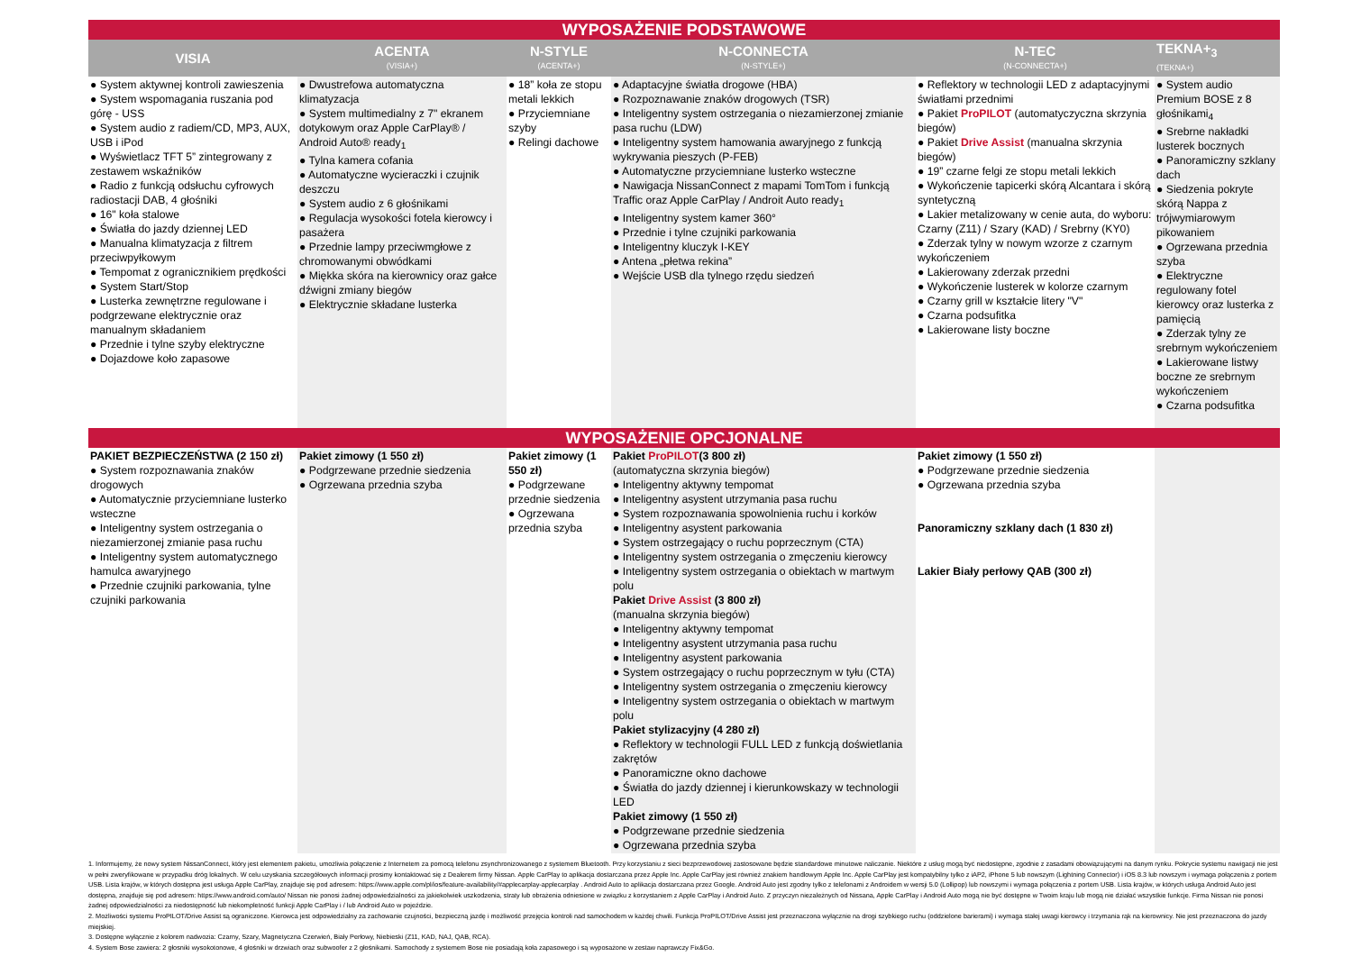| WYPOSAŻENIE PODSTAWOWE | | | | | |
| VISIA | ACENTA (VISIA+) | N-STYLE (ACENTA+) | N-CONNECTA (N-STYLE+) | N-TEC (N-CONNECTA+) | TEKNA+<sub>3</sub> (TEKNA+) |
| ● System aktywnej kontroli zawieszenia ● System wspomagania ruszania pod górę - USS ● System audio z radiem/CD, MP3, AUX, USB i iPod ● Wyświetlacz TFT 5” zintegrowany z zestawem wskaźników ● Radio z funkcją odsłuchu cyfrowych radiostacji DAB, 4 głośniki ● 16" koła stalowe ● Światła do jazdy dziennej LED ● Manualna klimatyzacja z filtrem przeciwpyłkowym ● Tempomat z ogranicznikiem prędkości ● System Start/Stop ● Lusterka zewnętrzne regulowane i podgrzewane elektrycznie oraz manualnym składaniem ● Przednie i tylne szyby elektryczne ● Dojazdowe koło zapasowe | ● Dwustrefowa automatyczna klimatyzacja ● System multimedialny z 7" ekranem dotykowym oraz Apple CarPlay® / Android Auto® ready<sub>1</sub> ● Tylna kamera cofania ● Automatyczne wycieraczki i czujnik deszczu ● System audio z 6 głośnikami ● Regulacja wysokości fotela kierowcy i pasażera ● Przednie lampy przeciwmgłowe z chromowanymi obwódkami ● Miękka skóra na kierownicy oraz gałce dźwigni zmiany biegów ● Elektrycznie składane lusterka | ● 18” koła ze stopu metali lekkich ● Przyciemniane szyby ● Relingi dachowe | ● Adaptacyjne światła drogowe (HBA) ● Rozpoznawanie znaków drogowych (TSR) ● Inteligentny system ostrzegania o niezamierzonej zmianie pasa ruchu (LDW) ● Inteligentny system hamowania awaryjnego z funkcją wykrywania pieszych (P-FEB) ● Automatyczne przyciemniane lusterko wsteczne ● Nawigacja NissanConnect z mapami TomTom i funkcją Traffic oraz Apple CarPlay / Androit Auto ready<sub>1</sub> ● Inteligentny system kamer 360° ● Przednie i tylne czujniki parkowania ● Inteligentny kluczyk I-KEY ● Antena „płetwa rekina” ● Wejście USB dla tylnego rzędu siedzeń | ● Reflektory w technologii LED z adaptacyjnymi światłami przednimi ● Pakiet ProPILOT (automatyczyczna skrzynia biegów) ● Pakiet Drive Assist (manualna skrzynia biegów) ● 19” czarne felgi ze stopu metali lekkich ● Wykończenie tapicerki skórą Alcantara i skórą syntetyczną ● Lakier metalizowany w cenie auta, do wyboru: Czarny (Z11) / Szary (KAD) / Srebrny (KY0) ● Zderzak tylny w nowym wzorze z czarnym wykończeniem ● Lakierowany zderzak przedni ● Wykończenie lusterek w kolorze czarnym ● Czarny grill w kształcie litery "V" ● Czarna podsufitka ● Lakierowane listy boczne | ● System audio Premium BOSE z 8 głośnikami<sub>4</sub> ● Srebrne nakładki lusterek bocznych ● Panoramiczny szklany dach ● Siedzenia pokryte skórą Nappa z trójwymiarowym pikowaniem ● Ogrzewana przednia szyba ● Elektryczne regulowany fotel kierowcy oraz lusterka z pamięcią ● Zderzak tylny ze srebrnym wykończeniem ● Lakierowane listwy boczne ze srebrnym wykończeniem ● Czarna podsufitka |
| WYPOSAŻENIE OPCJONALNE | | | | | |
| PAKIET BEZPIECZEŃSTWA (2 150 zł) ● System rozpoznawania znaków drogowych ● Automatycznie przyciemniane lusterko wsteczne ● Inteligentny system ostrzegania o niezamierzonej zmianie pasa ruchu ● Inteligentny system automatycznego hamulca awaryjnego ● Przednie czujniki parkowania, tylne czujniki parkowania | Pakiet zimowy (1 550 zł) ● Podgrzewane przednie siedzenia ● Ogrzewana przednia szyba | Pakiet zimowy (1 550 zł) ● Podgrzewane przednie siedzenia ● Ogrzewana przednia szyba | Pakiet ProPILOT (3 800 zł) (automatyczna skrzynia biegów) ● Inteligentny aktywny tempomat ● Inteligentny asystent utrzymania pasa ruchu ● System rozpoznawania spowolnienia ruchu i korków ● Inteligentny asystent parkowania ● System ostrzegający o ruchu poprzecznym (CTA) ● Inteligentny system ostrzegania o zmęczeniu kierowcy ● Inteligentny system ostrzegania o obiektach w martwym polu Pakiet Drive Assist (3 800 zł) (manualna skrzynia biegów) ● Inteligentny aktywny tempomat ● Inteligentny asystent utrzymania pasa ruchu ● Inteligentny asystent parkowania ● System ostrzegający o ruchu poprzecznym w tyłu (CTA) ● Inteligentny system ostrzegania o zmęczeniu kierowcy ● Inteligentny system ostrzegania o obiektach w martwym polu Pakiet stylizacyjny (4 280 zł) ● Reflektory w technologii FULL LED z funkcją doświetlania zakrętów ● Panoramiczne okno dachowe ● Światła do jazdy dziennej i kierunkowskazy w technologii LED Pakiet zimowy (1 550 zł) ● Podgrzewane przednie siedzenia ● Ogrzewana przednia szyba | Pakiet zimowy (1 550 zł) ● Podgrzewane przednie siedzenia ● Ogrzewana przednia szyba Panoramiczny szklany dach (1 830 zł) Lakier Biały perłowy QAB (300 zł) | |
1. Informujemy, że nowy system NissanConnect, który jest elementem pakietu, umożliwia połączenie z Internetem za pomocą telefonu zsynchronizowanego z systemem Bluetooth. Przy korzystaniu z sieci bezprzewodowej zastosowane będzie standardowe minutowe naliczanie. Niektóre z usług mogą być niedostępne, zgodnie z zasadami obowiązującymi na danym rynku. Pokrycie systemu nawigacji nie jest w pełni zweryfikowane w przypadku dróg lokalnych. W celu uzyskania szczegółowych informacji prosimy kontaktować się z Dealerem firmy Nissan. Apple CarPlay to aplikacja dostarczana przez Apple Inc. Apple CarPlay jest również znakiem handlowym Apple Inc. Apple CarPlay jest kompatybilny tylko z iAP2, iPhone 5 lub nowszym (Lightning Connector) i iOS 8.3 lub nowszym i wymaga połączenia z portem USB. Lista krajów, w których dostępna jest usługa Apple CarPlay, znajduje się pod adresem: https://www.apple.com/pl/ios/feature-availability/#applecarplay-applecarplay . Android Auto to aplikacja dostarczana przez Google. Android Auto jest zgodny tylko z telefonami z Androidem w wersji 5.0 (Lollipop) lub nowszymi i wymaga połączenia z portem USB. Lista krajów, w których usługa Android Auto jest dostępna, znajduje się pod adresem: https://www.android.com/auto/ Nissan nie ponosi żadnej odpowiedzialności za jakiekolwiek uszkodzenia, straty lub obrażenia odniesione w związku z korzystaniem z Apple CarPlay i Android Auto. Z przyczyn niezależnych od Nissana, Apple CarPlay i Android Auto mogą nie być dostępne w Twoim kraju lub mogą nie działać wszystkie funkcje. Firma Nissan nie ponosi żadnej odpowiedzialności za niedostępność lub niekompletność funkcji Apple CarPlay i / lub Android Auto w pojeździe.
2. Możliwości systemu ProPILOT/Drive Assist są ograniczone. Kierowca jest odpowiedzialny za zachowanie czujności, bezpieczną jazdę i możliwość przejęcia kontroli nad samochodem w każdej chwili. Funkcja ProPILOT/Drive Assist jest przeznaczona wyłącznie na drogi szybkiego ruchu (oddzielone barierami) i wymaga stałej uwagi kierowcy i trzymania rąk na kierownicy. Nie jest przeznaczona do jazdy miejskiej.
3. Dostępne wyłącznie z kolorem nadwozia: Czarny, Szary, Magnetyczna Czerwień, Biały Perłowy, Niebieski (Z11, KAD, NAJ, QAB, RCA).
4. System Bose zawiera: 2 głosniki wysokotonowe, 4 głośniki w drzwiach oraz subwoofer z 2 głośnikami. Samochody z systemem Bose nie posiadają koła zapasowego i są wyposażone w zestaw naprawczy Fix&Go.